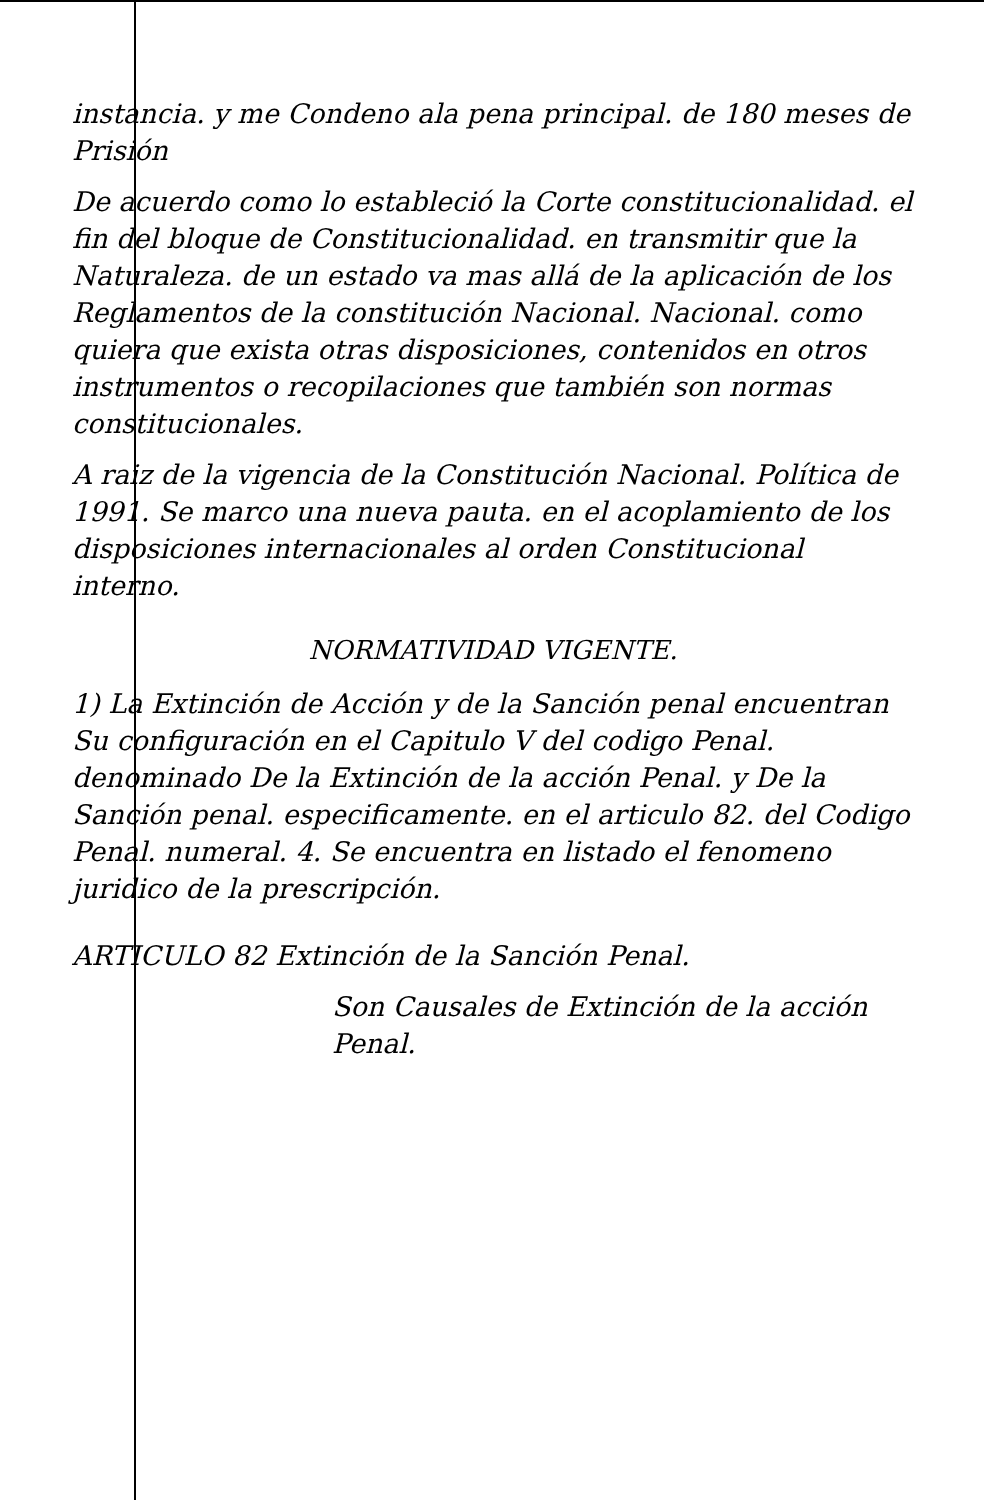instancia. y me Condeno ala pena principal. de 180 meses de Prisión
De acuerdo como lo estableció la Corte constitucionalidad. el fin del bloque de Constitucionalidad. en transmitir que la Naturaleza. de un estado va mas allá de la aplicación de los Reglamentos de la constitución Nacional. Nacional. como quiera que exista otras disposiciones, contenidos en otros instrumentos o recopilaciones que también son normas constitucionales.
A raiz de la vigencia de la Constitución Nacional. Política de 1991. Se marco una nueva pauta. en el acoplamiento de los disposiciones internacionales al orden Constitucional interno.
NORMATIVIDAD VIGENTE.
1) La Extinción de Acción y de la Sanción penal encuentran Su configuración en el Capitulo V del codigo Penal. denominado De la Extinción de la acción Penal. y De la Sanción penal. especificamente. en el articulo 82. del Codigo Penal. numeral. 4. Se encuentra en listado el fenomeno juridico de la prescripción.
ARTICULO 82 Extinción de la Sanción Penal.
Son Causales de Extinción de la acción Penal.